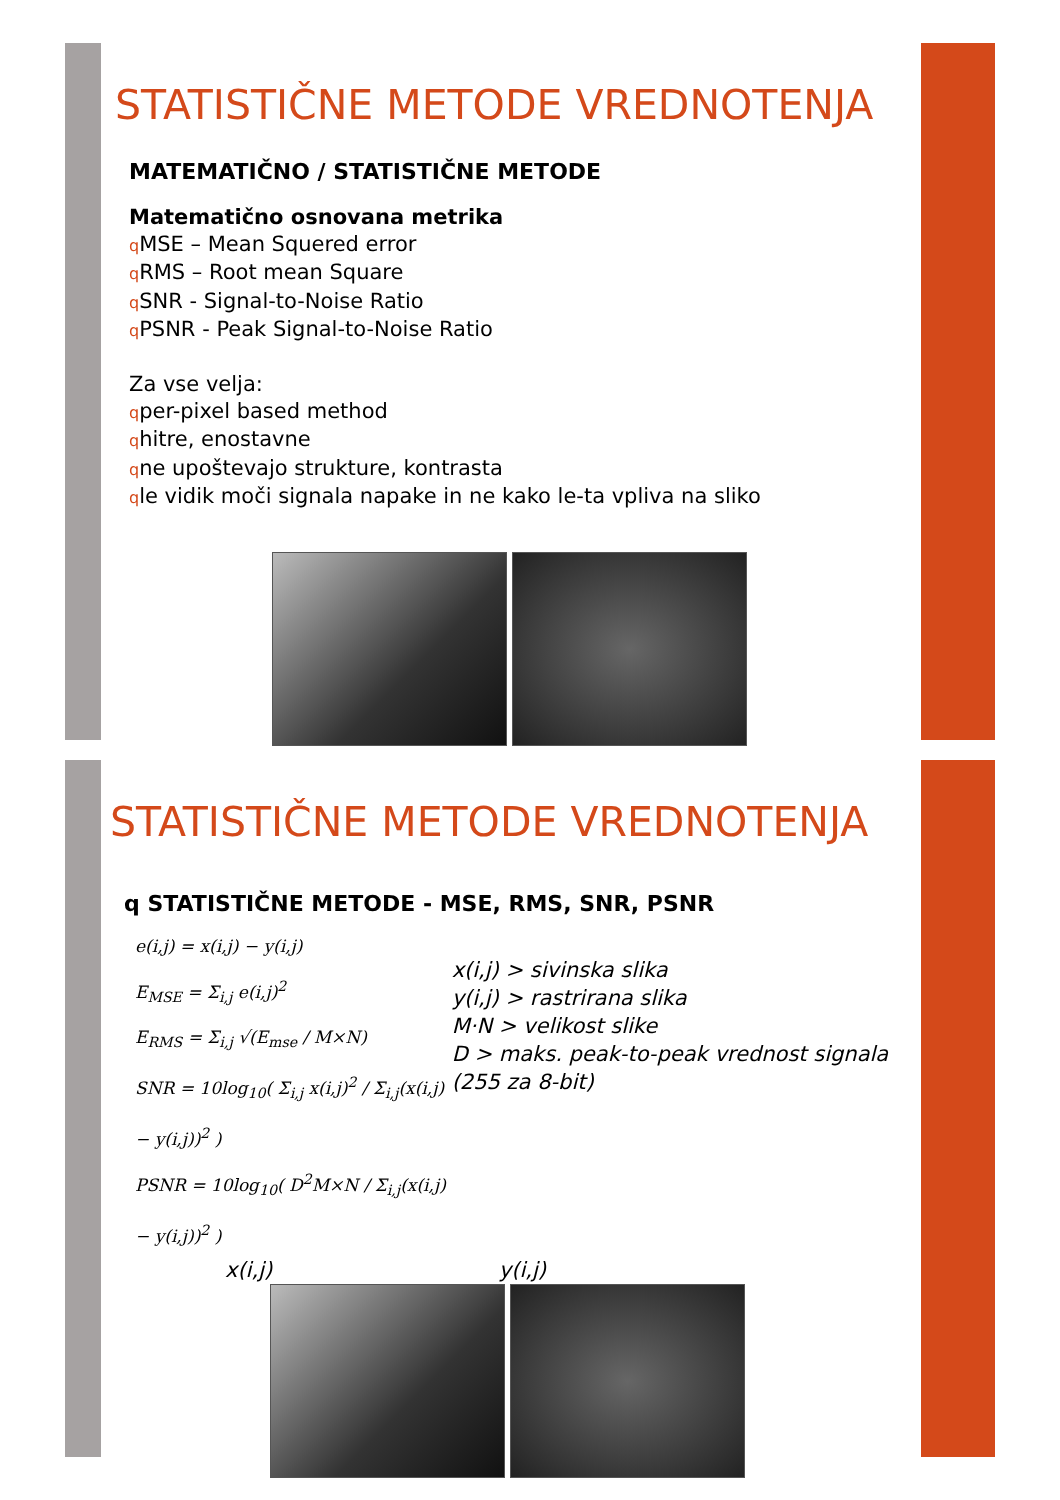STATISTIČNE METODE VREDNOTENJA
MATEMATIČNO / STATISTIČNE METODE
Matematično osnovana metrika
q MSE – Mean Squered error
q RMS – Root mean Square
q SNR - Signal-to-Noise Ratio
q PSNR - Peak Signal-to-Noise Ratio
Za vse velja:
qper-pixel based method
qhitre, enostavne
qne upoštevajo strukture, kontrasta
qle vidik moči signala napake in ne kako le-ta vpliva na sliko
STATISTIČNE METODE VREDNOTENJA
q STATISTIČNE METODE - MSE, RMS, SNR, PSNR
e(i,j) = x(i,j) − y(i,j)
E<sub>MSE</sub> = Σ<sub>i,j</sub> e(i,j)<sup>2</sup>
E<sub>RMS</sub> = Σ<sub>i,j</sub> √(E<sub>mse</sub> / M×N)
SNR = 10log<sub>10</sub>( Σ<sub>i,j</sub> x(i,j)<sup>2</sup> / Σ<sub>i,j</sub>(x(i,j) − y(i,j))<sup>2</sup> )
PSNR = 10log<sub>10</sub>( D<sup>2</sup>M×N / Σ<sub>i,j</sub>(x(i,j) − y(i,j))<sup>2</sup> )
x(i,j) > sivinska slika
y(i,j) > rastrirana slika
M·N > velikost slike
D > maks. peak-to-peak vrednost signala (255 za 8-bit)
x(i,j) y(i,j)